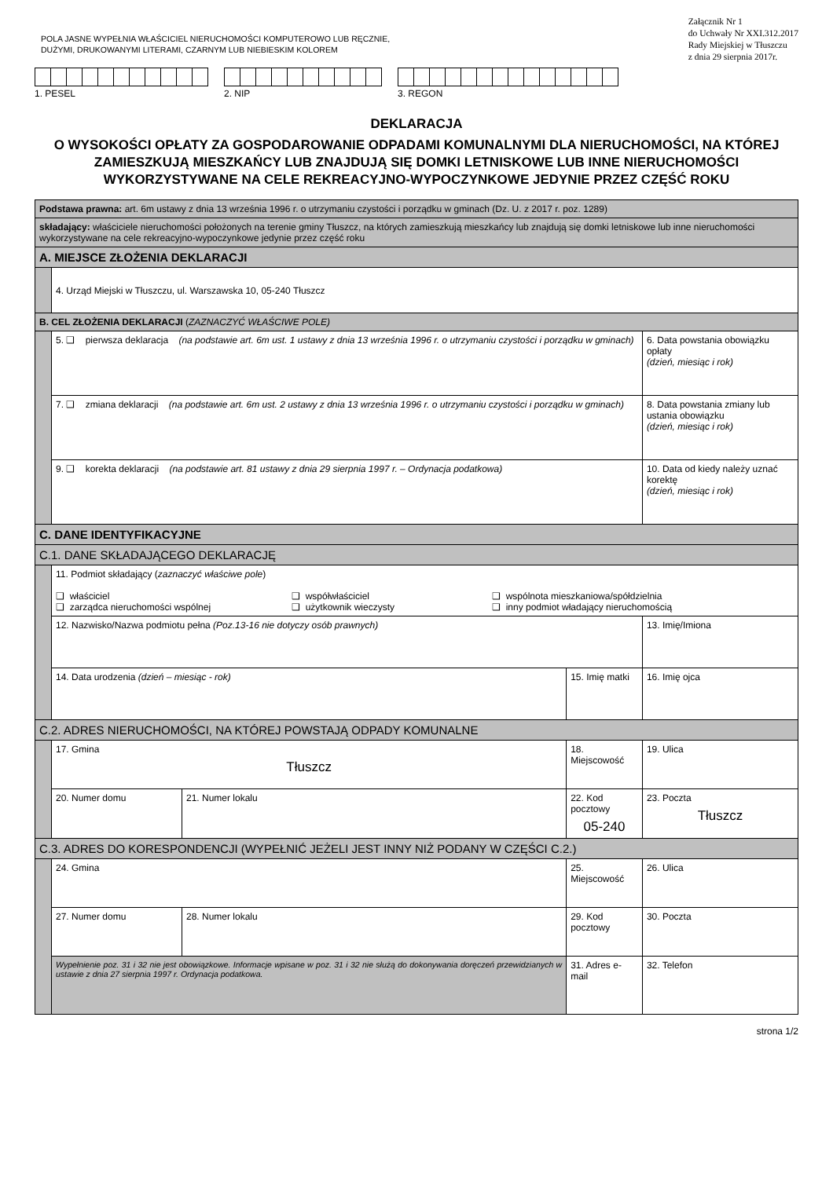POLA JASNE WYPEŁNIA WŁAŚCICIEL NIERUCHOMOŚCI KOMPUTEROWO LUB RĘCZNIE,
DUŻYMI, DRUKOWANYMI LITERAMI, CZARNYM LUB NIEBIESKIM KOLOREM
Załącznik Nr 1
do Uchwały Nr XXI.312.2017
Rady Miejskiej w Tłuszczu
z dnia 29 sierpnia 2017r.
1. PESEL 2. NIP 3. REGON
DEKLARACJA
O WYSOKOŚCI OPŁATY ZA GOSPODAROWANIE ODPADAMI KOMUNALNYMI DLA NIERUCHOMOŚCI, NA KTÓREJ ZAMIESZKUJĄ MIESZKAŃCY LUB ZNAJDUJĄ SIĘ DOMKI LETNISKOWE LUB INNE NIERUCHOMOŚCI WYKORZYSTYWANE NA CELE REKREACYJNO-WYPOCZYNKOWE JEDYNIE PRZEZ CZĘŚĆ ROKU
| Podstawa prawna: art. 6m ustawy z dnia 13 września 1996 r. o utrzymaniu czystości i porządku w gminach (Dz. U. z 2017 r. poz. 1289) | | | | |
| składający: właściciele nieruchomości położonych na terenie gminy Tłuszcz, na których zamieszkują mieszkańcy lub znajdują się domki letniskowe lub inne nieruchomości wykorzystywane na cele rekreacyjno-wypoczynkowe jedynie przez część roku | | | | |
| A. MIEJSCE ZŁOŻENIA DEKLARACJI | | | | |
| | 4. Urząd Miejski w Tłuszczu, ul. Warszawska 10, 05-240 Tłuszcz | | | |
| B. CEL ZŁOŻENIA DEKLARACJI ( ZAZNACZYĆ WŁAŚCIWE POLE) | | | | |
| | 5. ❑ pierwsza deklaracja (na podstawie art. 6m ust. 1 ustawy z dnia 13 września 1996 r. o utrzymaniu czystości i porządku w gminach) | | | 6. Data powstania obowiązku opłaty (dzień, miesiąc i rok) |
| | 7. ❑ zmiana deklaracji (na podstawie art. 6m ust. 2 ustawy z dnia 13 września 1996 r. o utrzymaniu czystości i porządku w gminach) | | | 8. Data powstania zmiany lub ustania obowiązku (dzień, miesiąc i rok) |
| | 9. ❑ korekta deklaracji (na podstawie art. 81 ustawy z dnia 29 sierpnia 1997 r. – Ordynacja podatkowa) | | | 10. Data od kiedy należy uznać korektę (dzień, miesiąc i rok) |
| C. DANE IDENTYFIKACYJNE | | | | |
| C.1. DANE SKŁADAJĄCEGO DEKLARACJĘ | | | | |
| | 11. Podmiot składający ( zaznaczyć właściwe pole ) ❑ właściciel ❑ współwłaściciel ❑ wspólnota mieszkaniowa/spółdzielnia ❑ zarządca nieruchomości wspólnej ❑ użytkownik wieczysty ❑ inny podmiot władający nieruchomością | | | |
| | 12. Nazwisko/Nazwa podmiotu pełna (Poz.13-16 nie dotyczy osób prawnych) | | | 13. Imię/Imiona |
| | 14. Data urodzenia (dzień – miesiąc - rok) | | 15. Imię matki | 16. Imię ojca |
| C.2. ADRES NIERUCHOMOŚCI, NA KTÓREJ POWSTAJĄ ODPADY KOMUNALNE | | | | |
| | 17. Gmina Tłuszcz | | 18. Miejscowość | 19. Ulica |
| | 20. Numer domu | 21. Numer lokalu | 22. Kod pocztowy 05-240 | 23. Poczta Tłuszcz |
| C.3. ADRES DO KORESPONDENCJI (WYPEŁNIĆ JEŻELI JEST INNY NIŻ PODANY W CZĘŚCI C.2.) | | | | |
| | 24. Gmina | | 25. Miejscowość | 26. Ulica |
| | 27. Numer domu | 28. Numer lokalu | 29. Kod pocztowy | 30. Poczta |
| | Wypełnienie poz. 31 i 32 nie jest obowiązkowe. Informacje wpisane w poz. 31 i 32 nie służą do dokonywania doręczeń przewidzianych w ustawie z dnia 27 sierpnia 1997 r. Ordynacja podatkowa. | | 31. Adres e-mail | 32. Telefon |
strona 1/2